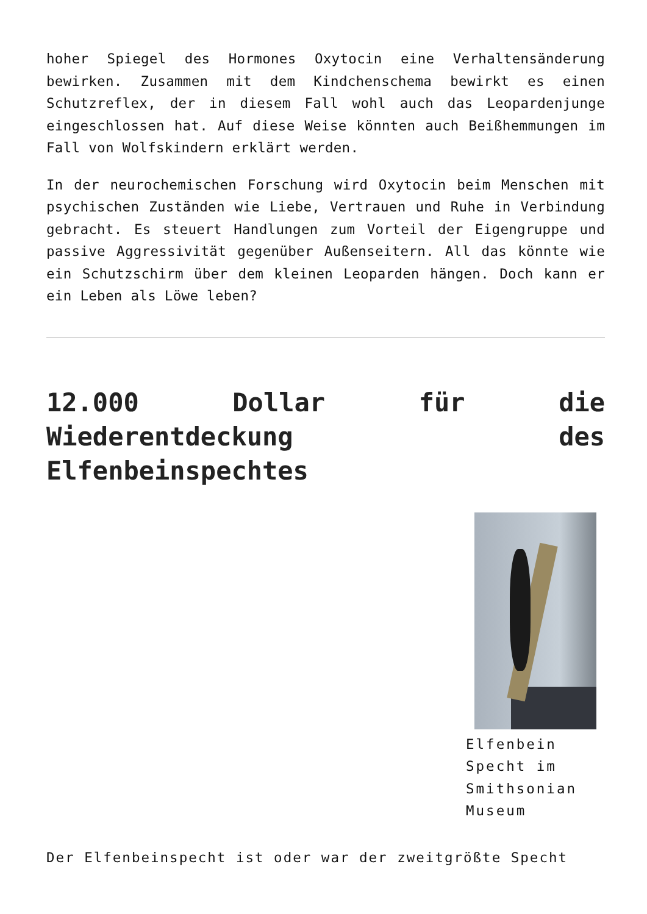hoher Spiegel des Hormones Oxytocin eine Verhaltensänderung bewirken. Zusammen mit dem Kindchenschema bewirkt es einen Schutzreflex, der in diesem Fall wohl auch das Leopardenjunge eingeschlossen hat. Auf diese Weise könnten auch Beißhemmungen im Fall von Wolfskindern erklärt werden.
In der neurochemischen Forschung wird Oxytocin beim Menschen mit psychischen Zuständen wie Liebe, Vertrauen und Ruhe in Verbindung gebracht. Es steuert Handlungen zum Vorteil der Eigengruppe und passive Aggressivität gegenüber Außenseitern. All das könnte wie ein Schutzschirm über dem kleinen Leoparden hängen. Doch kann er ein Leben als Löwe leben?
12.000 Dollar für die Wiederentdeckung des Elfenbeinspechtes
Elfenbein Specht im Smithsonian Museum
Der Elfenbeinspecht ist oder war der zweitgrößte Specht